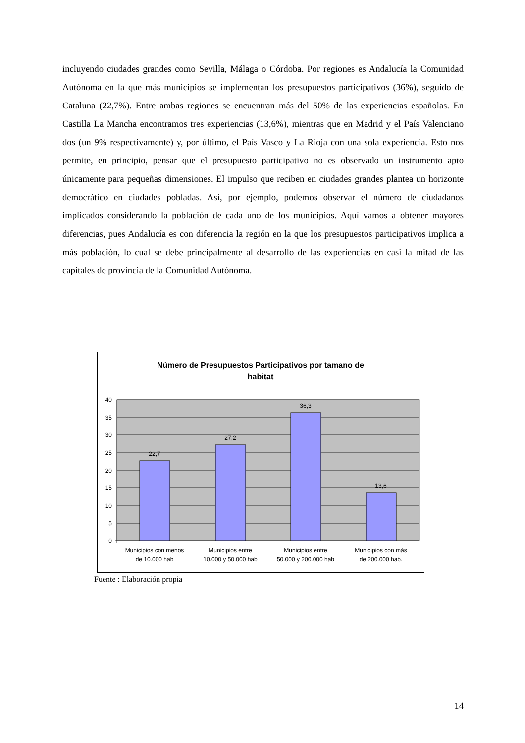incluyendo ciudades grandes como Sevilla, Málaga o Córdoba. Por regiones es Andalucía la Comunidad Autónoma en la que más municipios se implementan los presupuestos participativos (36%), seguido de Cataluna (22,7%). Entre ambas regiones se encuentran más del 50% de las experiencias españolas. En Castilla La Mancha encontramos tres experiencias (13,6%), mientras que en Madrid y el País Valenciano dos (un 9% respectivamente) y, por último, el País Vasco y La Rioja con una sola experiencia. Esto nos permite, en principio, pensar que el presupuesto participativo no es observado un instrumento apto únicamente para pequeñas dimensiones. El impulso que reciben en ciudades grandes plantea un horizonte democrático en ciudades pobladas. Así, por ejemplo, podemos observar el número de ciudadanos implicados considerando la población de cada uno de los municipios. Aquí vamos a obtener mayores diferencias, pues Andalucía es con diferencia la región en la que los presupuestos participativos implica a más población, lo cual se debe principalmente al desarrollo de las experiencias en casi la mitad de las capitales de provincia de la Comunidad Autónoma.
Número de Presupuestos Participativos por tamano de
habitat
0
5
10
15
20
25
30
35
40
22,7
27,2
36,3
13,6
Municipios con menos
de 10.000 hab
Municipios entre
10.000 y 50.000 hab
Municipios entre
50.000 y 200.000 hab
Municipios con más
de 200.000 hab.
Fuente : Elaboración propia
14